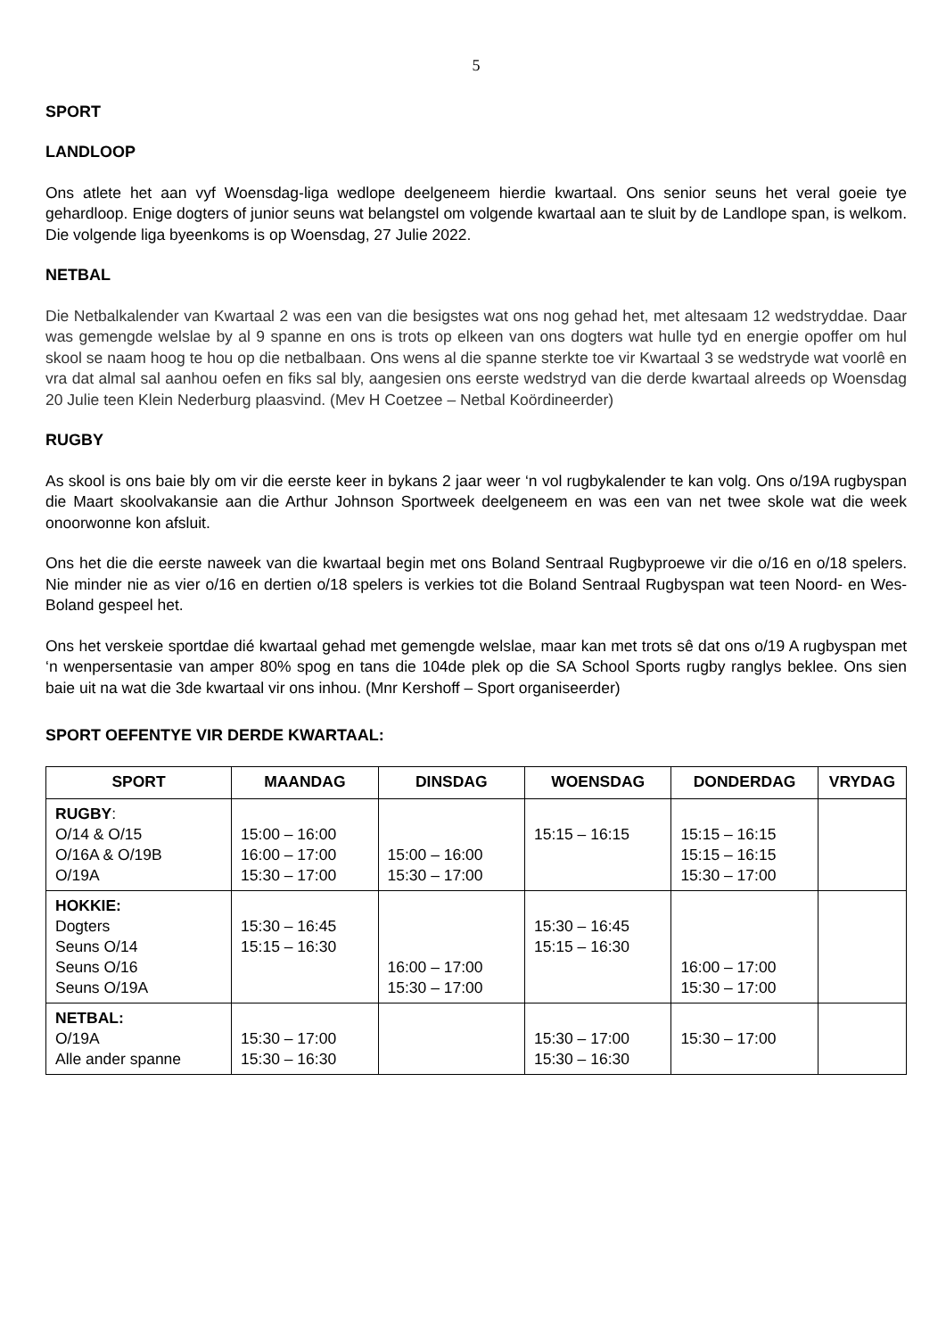5
SPORT
LANDLOOP
Ons atlete het aan vyf Woensdag-liga wedlope deelgeneem hierdie kwartaal. Ons senior seuns het veral goeie tye gehardloop. Enige dogters of junior seuns wat belangstel om volgende kwartaal aan te sluit by de Landlope span, is welkom. Die volgende liga byeenkoms is op Woensdag, 27 Julie 2022.
NETBAL
Die Netbalkalender van Kwartaal 2 was een van die besigstes wat ons nog gehad het, met altesaam 12 wedstryddae. Daar was gemengde welslae by al 9 spanne en ons is trots op elkeen van ons dogters wat hulle tyd en energie opoffer om hul skool se naam hoog te hou op die netbalbaan. Ons wens al die spanne sterkte toe vir Kwartaal 3 se wedstryde wat voorlê en vra dat almal sal aanhou oefen en fiks sal bly, aangesien ons eerste wedstryd van die derde kwartaal alreeds op Woensdag 20 Julie teen Klein Nederburg plaasvind. (Mev H Coetzee – Netbal Koördineerder)
RUGBY
As skool is ons baie bly om vir die eerste keer in bykans 2 jaar weer ‘n vol rugbykalender te kan volg. Ons o/19A rugbyspan die Maart skoolvakansie aan die Arthur Johnson Sportweek deelgeneem en was een van net twee skole wat die week onoorwonne kon afsluit.
Ons het die die eerste naweek van die kwartaal begin met ons Boland Sentraal Rugbyproewe vir die o/16 en o/18 spelers. Nie minder nie as vier o/16 en dertien o/18 spelers is verkies tot die Boland Sentraal Rugbyspan wat teen Noord- en Wes-Boland gespeel het.
Ons het verskeie sportdae dié kwartaal gehad met gemengde welslae, maar kan met trots sê dat ons o/19 A rugbyspan met ‘n wenpersentasie van amper 80% spog en tans die 104de plek op die SA School Sports rugby ranglys beklee. Ons sien baie uit na wat die 3de kwartaal vir ons inhou. (Mnr Kershoff – Sport organiseerder)
SPORT OEFENTYE VIR DERDE KWARTAAL:
| SPORT | MAANDAG | DINSDAG | WOENSDAG | DONDERDAG | VRYDAG |
| --- | --- | --- | --- | --- | --- |
| RUGBY : O/14 & O/15 O/16A & O/19B O/19A | 15:00 – 16:00 16:00 – 17:00 15:30 – 17:00 | 15:00 – 16:00 15:30 – 17:00 | 15:15 – 16:15 | 15:15 – 16:15 15:15 – 16:15 15:30 – 17:00 | |
| HOKKIE: Dogters Seuns O/14 Seuns O/16 Seuns O/19A | 15:30 – 16:45 15:15 – 16:30 | 16:00 – 17:00 15:30 – 17:00 | 15:30 – 16:45 15:15 – 16:30 | 16:00 – 17:00 15:30 – 17:00 | |
| NETBAL: O/19A Alle ander spanne | 15:30 – 17:00 15:30 – 16:30 | | 15:30 – 17:00 15:30 – 16:30 | 15:30 – 17:00 | |